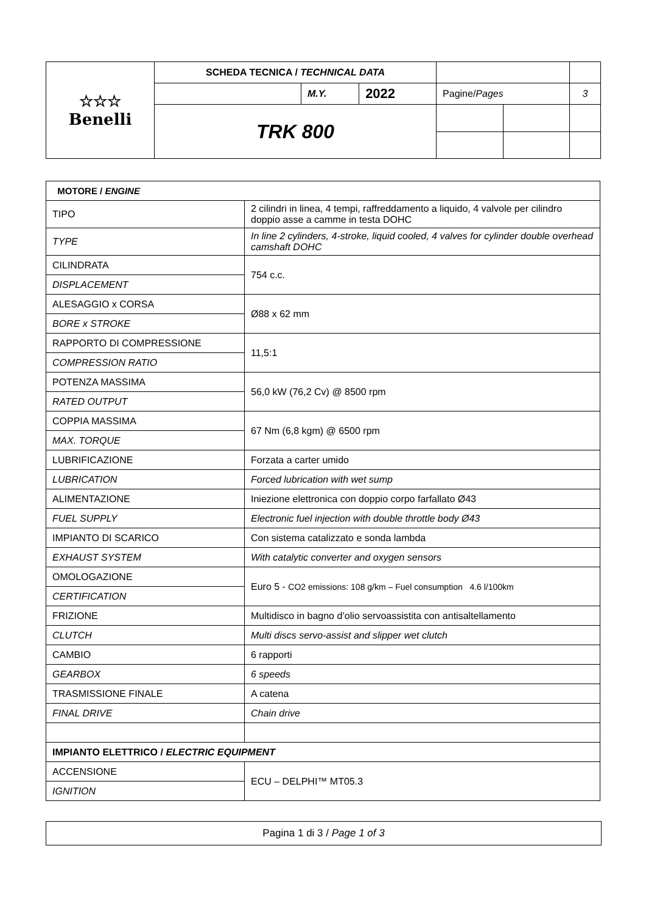| ☆☆☆ Benelli | SCHEDA TECNICA / TECHNICAL DATA | | | | | |
| | | M.Y. | 2022 | Pagine/ Pages | | 3 |
| | TRK 800 | | | | | |
| MOTORE / ENGINE | |
| TIPO | 2 cilindri in linea, 4 tempi, raffreddamento a liquido, 4 valvole per cilindro doppio asse a camme in testa DOHC |
| TYPE | In line 2 cylinders, 4-stroke, liquid cooled, 4 valves for cylinder double overhead camshaft DOHC |
| CILINDRATA | 754 c.c. |
| DISPLACEMENT | |
| ALESAGGIO x CORSA | Ø88 x 62 mm |
| BORE x STROKE | |
| RAPPORTO DI COMPRESSIONE | 11,5:1 |
| COMPRESSION RATIO | |
| POTENZA MASSIMA | 56,0 kW (76,2 Cv) @ 8500 rpm |
| RATED OUTPUT | |
| COPPIA MASSIMA | 67 Nm (6,8 kgm) @ 6500 rpm |
| MAX. TORQUE | |
| LUBRIFICAZIONE | Forzata a carter umido |
| LUBRICATION | Forced lubrication with wet sump |
| ALIMENTAZIONE | Iniezione elettronica con doppio corpo farfallato Ø43 |
| FUEL SUPPLY | Electronic fuel injection with double throttle body Ø43 |
| IMPIANTO DI SCARICO | Con sistema catalizzato e sonda lambda |
| EXHAUST SYSTEM | With catalytic converter and oxygen sensors |
| OMOLOGAZIONE | Euro 5 - CO2 emissions: 108 g/km – Fuel consumption 4.6 l/100km |
| CERTIFICATION | |
| FRIZIONE | Multidisco in bagno d’olio servoassistita con antisaltellamento |
| CLUTCH | Multi discs servo-assist and slipper wet clutch |
| CAMBIO | 6 rapporti |
| GEARBOX | 6 speeds |
| TRASMISSIONE FINALE | A catena |
| FINAL DRIVE | Chain drive |
| IMPIANTO ELETTRICO / ELECTRIC EQUIPMENT | |
| ACCENSIONE | ECU – DELPHI™ MT05.3 |
| IGNITION | |
Pagina 1 di 3 / Page 1 of 3